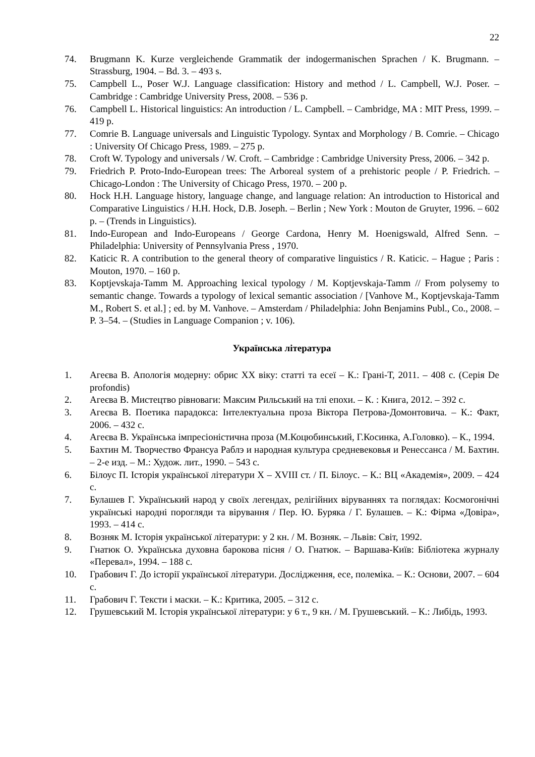22
74. Brugmann K. Kurze vergleichende Grammatik der indogermanischen Sprachen / K. Brugmann. – Strassburg, 1904. – Bd. 3. – 493 s.
75. Campbell L., Poser W.J. Language classification: History and method / L. Campbell, W.J. Poser. – Cambridge : Cambridge University Press, 2008. – 536 p.
76. Campbell L. Historical linguistics: An introduction / L. Campbell. – Cambridge, MA : MIT Press, 1999. – 419 p.
77. Comrie B. Language universals and Linguistic Typology. Syntax and Morphology / B. Comrie. – Chicago : University Of Chicago Press, 1989. – 275 p.
78. Croft W. Typology and universals / W. Croft. – Cambridge : Cambridge University Press, 2006. – 342 p.
79. Friedrich P. Proto-Indo-European trees: The Arboreal system of a prehistoric people / P. Friedrich. – Chicago-London : The University of Chicago Press, 1970. – 200 p.
80. Hock H.H. Language history, language change, and language relation: An introduction to Historical and Comparative Linguistics / H.H. Hock, D.B. Joseph. – Berlin ; New York : Mouton de Gruyter, 1996. – 602 p. – (Trends in Linguistics).
81. Indo-European and Indo-Europeans / George Cardona, Henry M. Hoenigswald, Alfred Senn. – Philadelphia: University of Pennsylvania Press , 1970.
82. Katicic R. A contribution to the general theory of comparative linguistics / R. Katicic. – Hague ; Paris : Mouton, 1970. – 160 p.
83. Koptjevskaja-Tamm M. Approaching lexical typology / M. Koptjevskaja-Tamm // From polysemy to semantic change. Towards a typology of lexical semantic association / [Vanhove M., Koptjevskaja-Tamm M., Robert S. et al.] ; ed. by M. Vanhove. – Amsterdam / Philadelphia: John Benjamins Publ., Co., 2008. – P. 3–54. – (Studies in Language Companion ; v. 106).
Українська література
1. Агеєва В. Апологія модерну: обрис ХХ віку: статті та есеї – К.: Грані-Т, 2011. – 408 с. (Серія De profondis)
2. Агеєва В. Мистецтво рівноваги: Максим Рильський на тлі епохи. – К. : Книга, 2012. – 392 с.
3. Агеєва В. Поетика парадокса: Інтелектуальна проза Віктора Петрова-Домонтовича. – К.: Факт, 2006. – 432 с.
4. Агеєва В. Українська імпресіоністична проза (М.Коцюбинський, Г.Косинка, А.Головко). – К., 1994.
5. Бахтин М. Творчество Франсуа Раблэ и народная культура средневековья и Ренессанса / М. Бахтин. – 2-е изд. – М.: Худож. лит., 1990. – 543 с.
6. Білоус П. Історія української літератури X – XVIII ст. / П. Білоус. – К.: ВЦ «Академія», 2009. – 424 с.
7. Булашев Г. Український народ у своїх легендах, релігійних віруваннях та поглядах: Космогонічні українські народні порогляди та вірування / Пер. Ю. Буряка / Г. Булашев. – К.: Фірма «Довіра», 1993. – 414 с.
8. Возняк М. Історія української літератури: у 2 кн. / М. Возняк. – Львів: Світ, 1992.
9. Гнатюк О. Українська духовна барокова пісня / О. Гнатюк. – Варшава-Київ: Бібліотека журналу «Перевал», 1994. – 188 с.
10. Грабович Г. До історії української літератури. Дослідження, есе, полеміка. – К.: Основи, 2007. – 604 с.
11. Грабович Г. Тексти і маски. – К.: Критика, 2005. – 312 с.
12. Грушевський М. Історія української літератури: у 6 т., 9 кн. / М. Грушевський. – К.: Либідь, 1993.